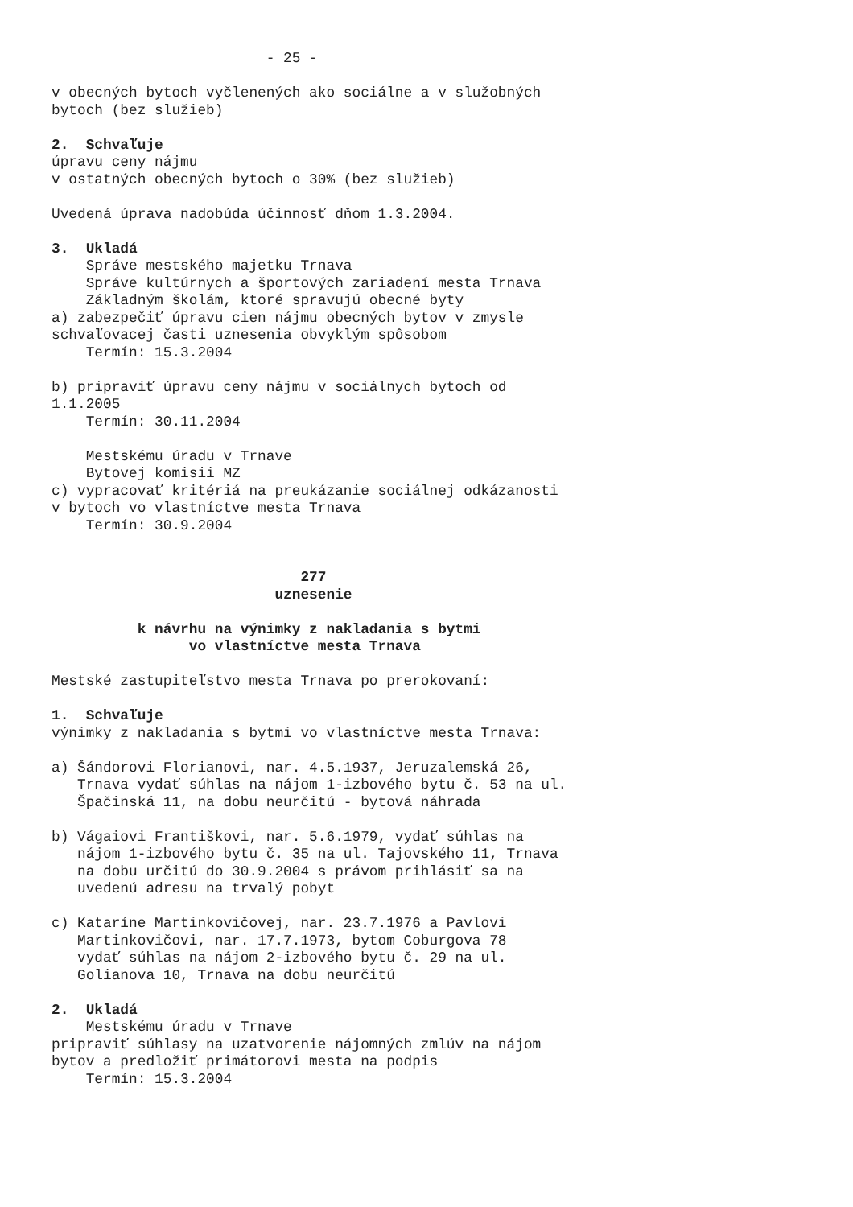- 25 -

v obecných bytoch vyčlenených ako sociálne a v služobných
bytoch (bez služieb)

2.  Schvaľuje
úpravu ceny nájmu
v ostatných obecných bytoch o 30% (bez služieb)

Uvedená úprava nadobúda účinnosť dňom 1.3.2004.

3.  Ukladá
    Správe mestského majetku Trnava
    Správe kultúrnych a športových zariadení mesta Trnava
    Základným školám, ktoré spravujú obecné byty
a) zabezpečiť úpravu cien nájmu obecných bytov v zmysle
schvaľovacej časti uznesenia obvyklým spôsobom
    Termín: 15.3.2004

b) pripraviť úpravu ceny nájmu v sociálnych bytoch od
1.1.2005
    Termín: 30.11.2004

    Mestskému úradu v Trnave
    Bytovej komisii MZ
c) vypracovať kritériá na preukázanie sociálnej odkázanosti
v bytoch vo vlastníctve mesta Trnava
    Termín: 30.9.2004


                             277
                          uznesenie

          k návrhu na výnimky z nakladania s bytmi
                vo vlastníctve mesta Trnava

Mestské zastupiteľstvo mesta Trnava po prerokovaní:

1.  Schvaľuje
výnimky z nakladania s bytmi vo vlastníctve mesta Trnava:

a) Šándorovi Florianovi, nar. 4.5.1937, Jeruzalemská 26,
   Trnava vydať súhlas na nájom 1-izbového bytu č. 53 na ul.
   Špačinská 11, na dobu neurčitú - bytová náhrada

b) Vágaiovi Františkovi, nar. 5.6.1979, vydať súhlas na
   nájom 1-izbového bytu č. 35 na ul. Tajovského 11, Trnava
   na dobu určitú do 30.9.2004 s právom prihlásiť sa na
   uvedenú adresu na trvalý pobyt

c) Kataríne Martinkovičovej, nar. 23.7.1976 a Pavlovi
   Martinkovičovi, nar. 17.7.1973, bytom Coburgova 78
   vydať súhlas na nájom 2-izbového bytu č. 29 na ul.
   Golianova 10, Trnava na dobu neurčitú

2.  Ukladá
    Mestskému úradu v Trnave
pripraviť súhlasy na uzatvorenie nájomných zmlúv na nájom
bytov a predložiť primátorovi mesta na podpis
    Termín: 15.3.2004